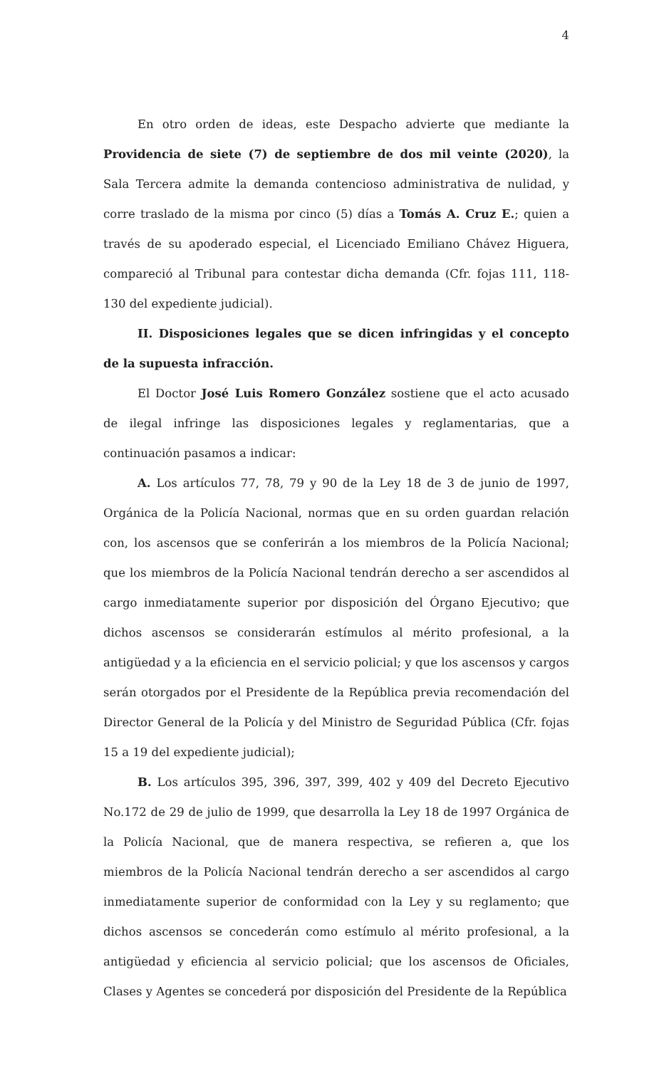4
En otro orden de ideas, este Despacho advierte que mediante la Providencia de siete (7) de septiembre de dos mil veinte (2020), la Sala Tercera admite la demanda contencioso administrativa de nulidad, y corre traslado de la misma por cinco (5) días a Tomás A. Cruz E.; quien a través de su apoderado especial, el Licenciado Emiliano Chávez Higuera, compareció al Tribunal para contestar dicha demanda (Cfr. fojas 111, 118-130 del expediente judicial).
II. Disposiciones legales que se dicen infringidas y el concepto de la supuesta infracción.
El Doctor José Luis Romero González sostiene que el acto acusado de ilegal infringe las disposiciones legales y reglamentarias, que a continuación pasamos a indicar:
A. Los artículos 77, 78, 79 y 90 de la Ley 18 de 3 de junio de 1997, Orgánica de la Policía Nacional, normas que en su orden guardan relación con, los ascensos que se conferirán a los miembros de la Policía Nacional; que los miembros de la Policía Nacional tendrán derecho a ser ascendidos al cargo inmediatamente superior por disposición del Órgano Ejecutivo; que dichos ascensos se considerarán estímulos al mérito profesional, a la antigüedad y a la eficiencia en el servicio policial; y que los ascensos y cargos serán otorgados por el Presidente de la República previa recomendación del Director General de la Policía y del Ministro de Seguridad Pública (Cfr. fojas 15 a 19 del expediente judicial);
B. Los artículos 395, 396, 397, 399, 402 y 409 del Decreto Ejecutivo No.172 de 29 de julio de 1999, que desarrolla la Ley 18 de 1997 Orgánica de la Policía Nacional, que de manera respectiva, se refieren a, que los miembros de la Policía Nacional tendrán derecho a ser ascendidos al cargo inmediatamente superior de conformidad con la Ley y su reglamento; que dichos ascensos se concederán como estímulo al mérito profesional, a la antigüedad y eficiencia al servicio policial; que los ascensos de Oficiales, Clases y Agentes se concederá por disposición del Presidente de la República